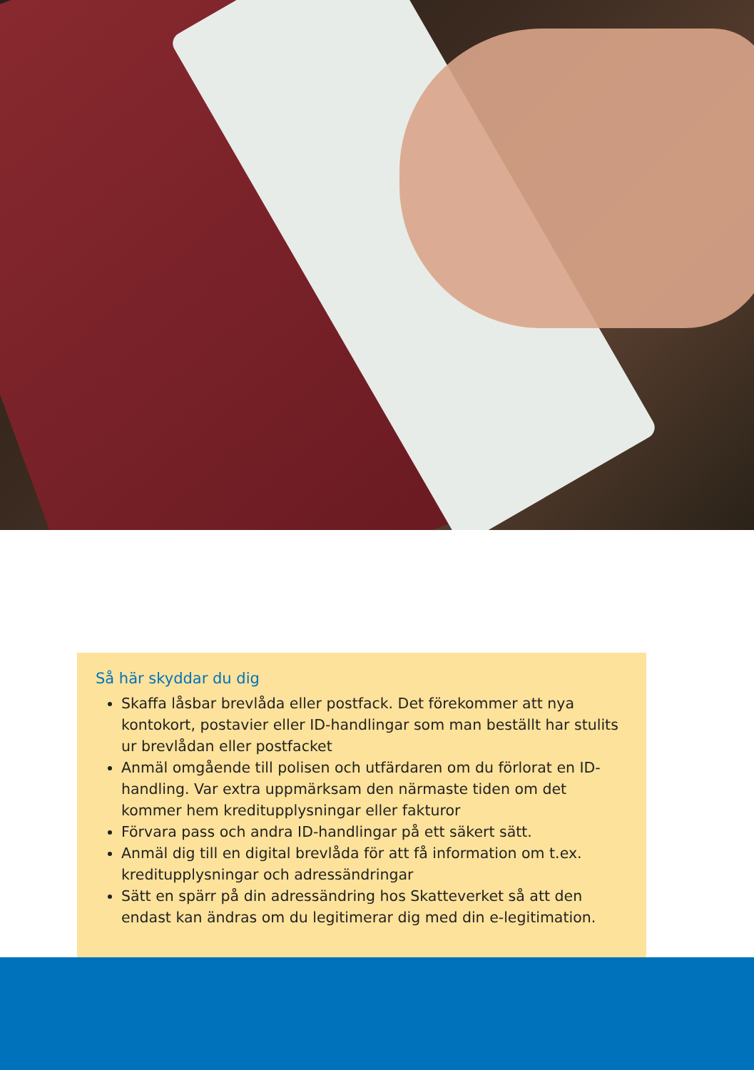Så här skyddar du dig
Skaffa låsbar brevlåda eller postfack. Det förekommer att nya kontokort, postavier eller ID-handlingar som man beställt har stulits ur brevlådan eller postfacket
Anmäl omgående till polisen och utfärdaren om du förlorat en ID-handling. Var extra uppmärksam den närmaste tiden om det kommer hem kreditupplysningar eller fakturor
Förvara pass och andra ID-handlingar på ett säkert sätt.
Anmäl dig till en digital brevlåda för att få information om t.ex. kreditupplysningar och adressändringar
Sätt en spärr på din adressändring hos Skatteverket så att den endast kan ändras om du legitimerar dig med din e-legitimation.